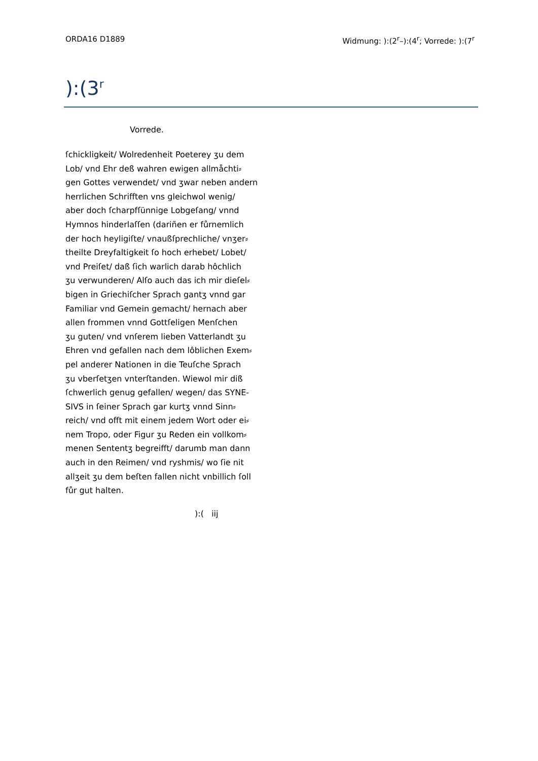ORDA16 D1889 Widmung: ):(2<sup>r</sup>–):(4<sup>r</sup>; Vorrede: ):(7<sup>r</sup>
):(3<sup>r</sup>
Vorrede.
ſchickligkeit/ Wolredenheit Poeterey ʒu dem
Lob/ vnd Ehr deß wahren ewigen allmåchti⸗
gen Gottes verwendet/ vnd ʒwar neben andern
herrlichen Schrifften vns gleichwol wenig/
aber doch ſcharpfſünnige Lobgeſang/ vnnd
Hymnos hinderlaſſen (dariñen er fůrnemlich
der hoch heyligiſte/ vnaußſprechliche/ vnʒer⸗
theilte Dreyfaltigkeit ſo hoch erhebet/ Lobet/
vnd Preiſet/ daß ſich warlich darab hôchlich
ʒu verwunderen/ Alſo auch das ich mir dieſel⸗
bigen in Griechiſcher Sprach gantʒ vnnd gar
Familiar vnd Gemein gemacht/ hernach aber
allen frommen vnnd Gottſeligen Menſchen
ʒu guten/ vnd vnſerem lieben Vatterlandt ʒu
Ehren vnd gefallen nach dem lôblichen Exem⸗
pel anderer Nationen in die Teuſche Sprach
ʒu vberſetʒen vnterſtanden. Wiewol mir diß
ſchwerlich genug gefallen/ wegen/ das SYNE-
SIVS in ſeiner Sprach gar kurtʒ vnnd Sinn⸗
reich/ vnd offt mit einem jedem Wort oder ei⸗
nem Tropo, oder Figur ʒu Reden ein vollkom⸗
menen Sententʒ begreifft/ darumb man dann
auch in den Reimen/ vnd ryshmis/ wo ſie nit
allʒeit ʒu dem beſten fallen nicht vnbillich ſoll
fůr gut halten.
):( iij